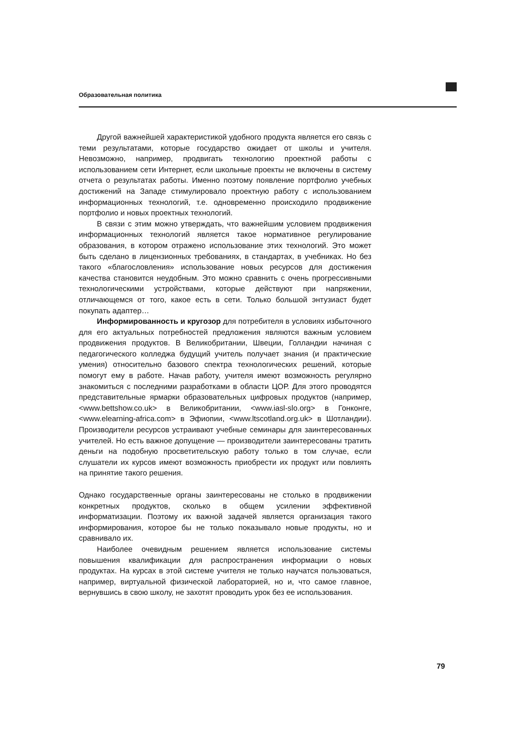Образовательная политика
Другой важнейшей характеристикой удобного продукта является его связь с теми результатами, которые государство ожидает от школы и учителя. Невозможно, например, продвигать технологию проектной работы с использованием сети Интернет, если школьные проекты не включены в систему отчета о результатах работы. Именно поэтому появление портфолио учебных достижений на Западе стимулировало проектную работу с использованием информационных технологий, т.е. одновременно происходило продвижение портфолио и новых проектных технологий.
В связи с этим можно утверждать, что важнейшим условием продвижения информационных технологий является такое нормативное регулирование образования, в котором отражено использование этих технологий. Это может быть сделано в лицензионных требованиях, в стандартах, в учебниках. Но без такого «благословления» использование новых ресурсов для достижения качества становится неудобным. Это можно сравнить с очень прогрессивными технологическими устройствами, которые действуют при напряжении, отличающемся от того, какое есть в сети. Только большой энтузиаст будет покупать адаптер…
Информированность и кругозор для потребителя в условиях избыточного для его актуальных потребностей предложения являются важным условием продвижения продуктов. В Великобритании, Швеции, Голландии начиная с педагогического колледжа будущий учитель получает знания (и практические умения) относительно базового спектра технологических решений, которые помогут ему в работе. Начав работу, учителя имеют возможность регулярно знакомиться с последними разработками в области ЦОР. Для этого проводятся представительные ярмарки образовательных цифровых продуктов (например, <www.bettshow.co.uk> в Великобритании, <www.iasl-slo.org> в Гонконге, <www.elearning-africa.com> в Эфиопии, <www.ltscotland.org.uk> в Шотландии). Производители ресурсов устраивают учебные семинары для заинтересованных учителей. Но есть важное допущение — производители заинтересованы тратить деньги на подобную просветительскую работу только в том случае, если слушатели их курсов имеют возможность приобрести их продукт или повлиять на принятие такого решения.
Однако государственные органы заинтересованы не столько в продвижении конкретных продуктов, сколько в общем усилении эффективной информатизации. Поэтому их важной задачей является организация такого информирования, которое бы не только показывало новые продукты, но и сравнивало их.
Наиболее очевидным решением является использование системы повышения квалификации для распространения информации о новых продуктах. На курсах в этой системе учителя не только научатся пользоваться, например, виртуальной физической лабораторией, но и, что самое главное, вернувшись в свою школу, не захотят проводить урок без ее использования.
79